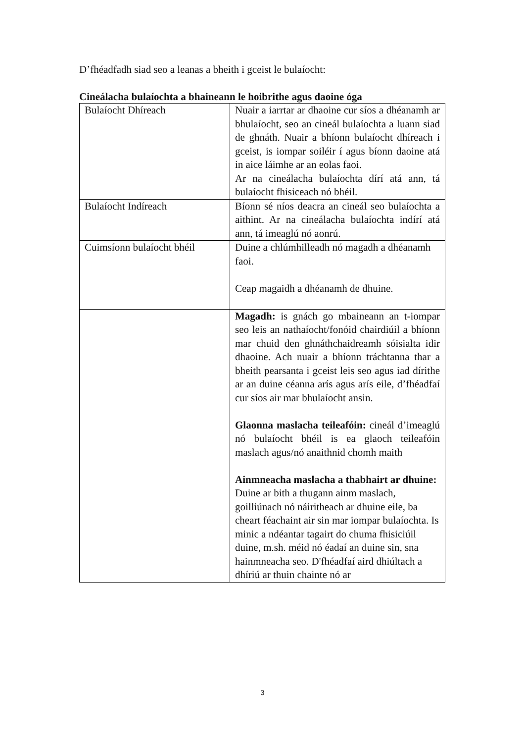D’fhéadfadh siad seo a leanas a bheith i gceist le bulaíocht:
Cineálacha bulaíochta a bhaineann le hoibrithe agus daoine óga
| Bulaíocht Dhíreach | Nuair a iarrtar ar dhaoine cur síos a dhéanamh ar bhulaíocht, seo an cineál bulaíochta a luann siad de ghnáth. Nuair a bhíonn bulaíocht dhíreach i gceist, is iompar soiléir í agus bíonn daoine atá in aice láimhe ar an eolas faoi. Ar na cineálacha bulaíochta dírí atá ann, tá bulaíocht fhisiceach nó bhéil. |
| Bulaíocht Indíreach | Bíonn sé níos deacra an cineál seo bulaíochta a aithint. Ar na cineálacha bulaíochta indírí atá ann, tá imeaglú nó aonrú. |
| Cuimsíonn bulaíocht bhéil | Duine a chlúmhilleadh nó magadh a dhéanamh faoi. Ceap magaidh a dhéanamh de dhuine. |
| | Magadh: is gnách go mbaineann an t-iompar seo leis an nathaíocht/fonóid chairdiúil a bhíonn mar chuid den ghnáthchaidreamh sóisialta idir dhaoine. Ach nuair a bhíonn tráchtanna thar a bheith pearsanta i gceist leis seo agus iad dírithe ar an duine céanna arís agus arís eile, d’fhéadfaí cur síos air mar bhulaíocht ansin. Glaonna maslacha teileafóin: cineál d’imeaglú nó bulaíocht bhéil is ea glaoch teileafóin maslach agus/nó anaithnid chomh maith Ainmneacha maslacha a thabhairt ar dhuine: Duine ar bith a thugann ainm maslach, goilliúnach nó náiritheach ar dhuine eile, ba cheart féachaint air sin mar iompar bulaíochta. Is minic a ndéantar tagairt do chuma fhisiciúil duine, m.sh. méid nó éadaí an duine sin, sna hainmneacha seo. D'fhéadfaí aird dhiúltach a dhíriú ar thuin chainte nó ar |
3